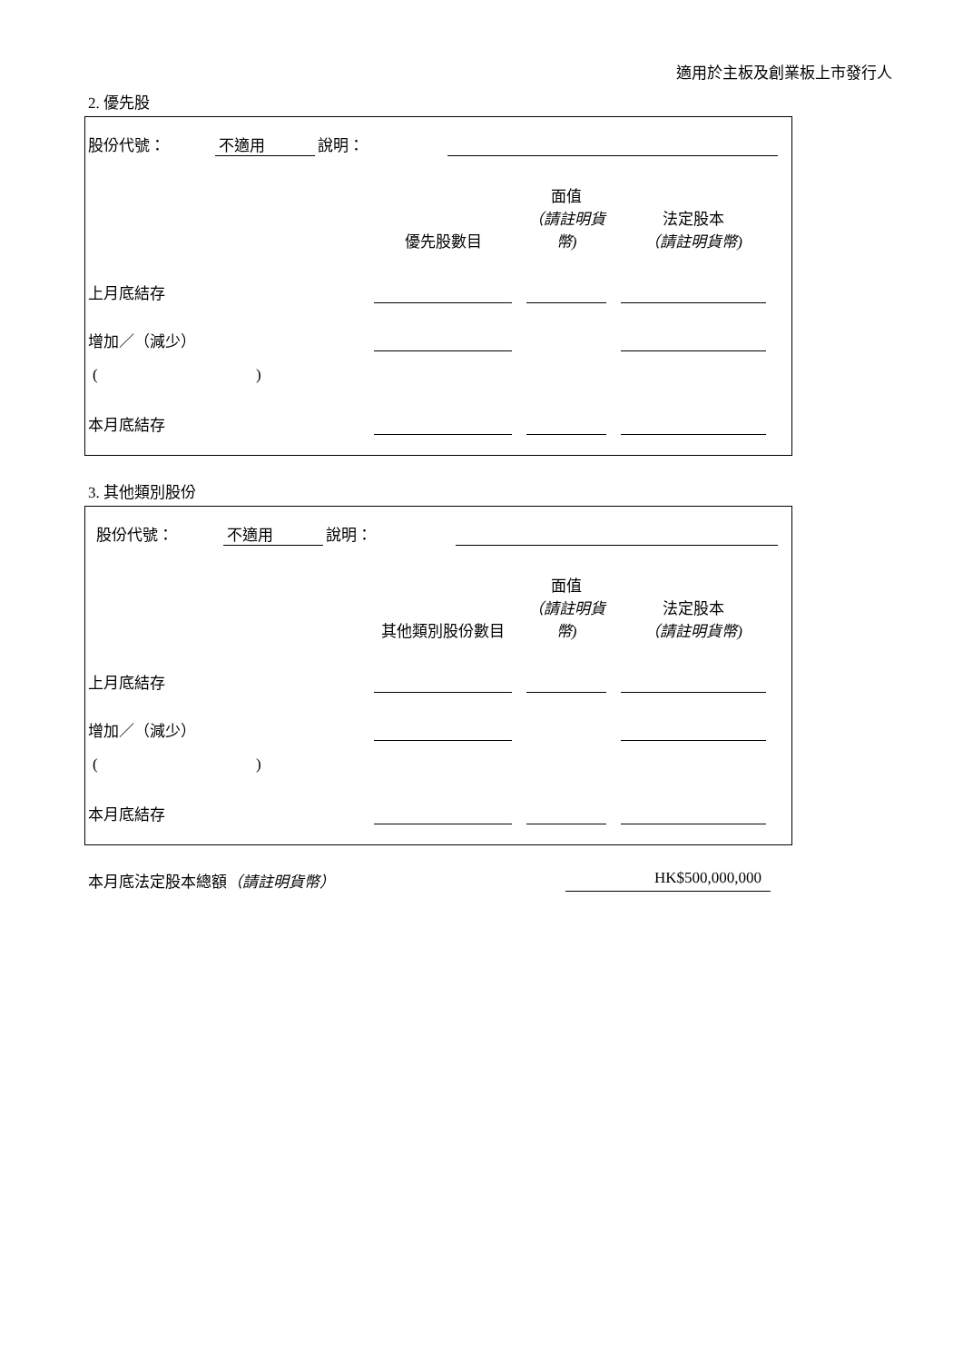適用於主板及創業板上市發行人
2. 優先股
| 股份代號： | 不適用 | 說明： | | |
| | 優先股數目 | | 面值 （請註明貨幣) | | 法定股本 （請註明貨幣) | |
| 上月底結存 | | | | | | |
| 增加／（減少） | | | | | | |
| ( ) | | | | | | |
| 本月底結存 | | | | | | |
3. 其他類別股份
| 股份代號： | 不適用 | 說明： | | |
| | 其他類別股份數目 | | 面值 （請註明貨幣) | | 法定股本 （請註明貨幣) | |
| 上月底結存 | | | | | | |
| 增加／（減少） | | | | | | |
| ( ) | | | | | | |
| 本月底結存 | | | | | | |
本月底法定股本總額（請註明貨幣） HK$500,000,000